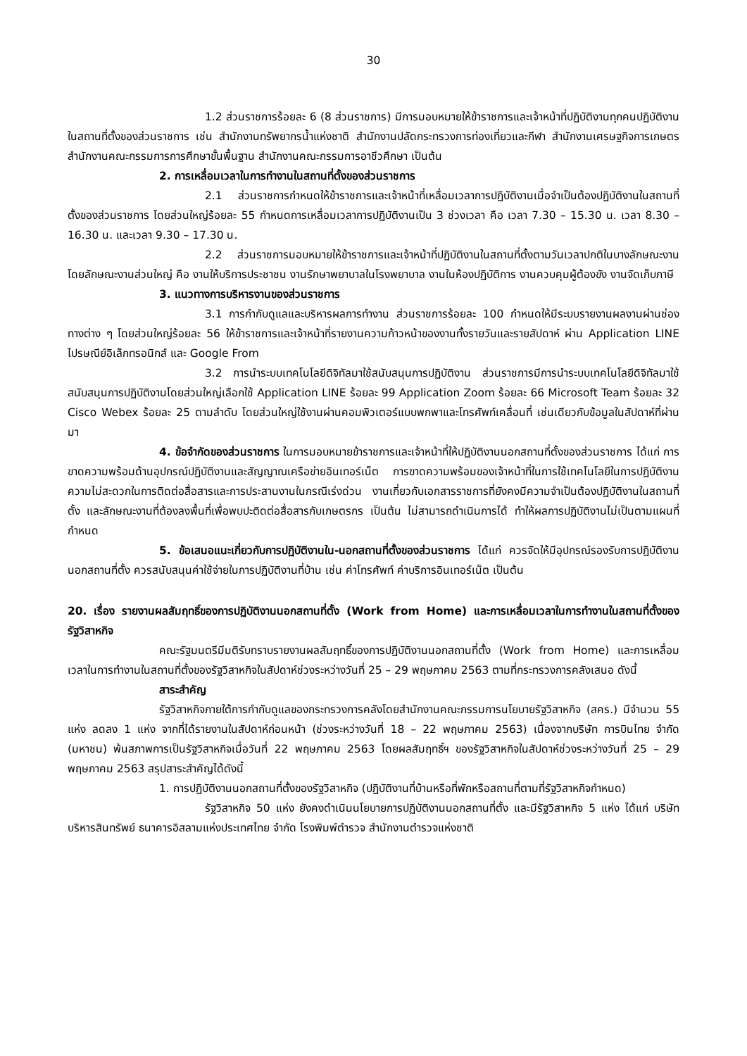30
1.2 ส่วนราชการร้อยละ 6 (8 ส่วนราชการ) มีการมอบหมายให้ข้าราชการและเจ้าหน้าที่ปฏิบัติงานทุกคนปฏิบัติงานในสถานที่ตั้งของส่วนราชการ เช่น สำนักงานทรัพยากรน้ำแห่งชาติ สำนักงานปลัดกระทรวงการท่องเที่ยวและกีฬา สำนักงานเศรษฐกิจการเกษตร สำนักงานคณะกรรมการการศึกษาขั้นพื้นฐาน สำนักงานคณะกรรมการอาชีวศึกษา เป็นต้น
2. การเหลื่อมเวลาในการทำงานในสถานที่ตั้งของส่วนราชการ
2.1 ส่วนราชการกำหนดให้ข้าราชการและเจ้าหน้าที่เหลื่อมเวลาการปฏิบัติงานเมื่อจำเป็นต้องปฏิบัติงานในสถานที่ตั้งของส่วนราชการ โดยส่วนใหญ่ร้อยละ 55 กำหนดการเหลื่อมเวลาการปฏิบัติงานเป็น 3 ช่วงเวลา คือ เวลา 7.30 – 15.30 น. เวลา 8.30 – 16.30 น. และเวลา 9.30 – 17.30 น.
2.2 ส่วนราชการมอบหมายให้ข้าราชการและเจ้าหน้าที่ปฏิบัติงานในสถานที่ตั้งตามวันเวลาปกติในบางลักษณะงาน โดยลักษณะงานส่วนใหญ่ คือ งานให้บริการประชาชน งานรักษาพยาบาลในโรงพยาบาล งานในห้องปฏิบัติการ งานควบคุมผู้ต้องขัง งานจัดเก็บภาษี
3. แนวทางการบริหารงานของส่วนราชการ
3.1 การกำกับดูแลและบริหารผลการทำงาน ส่วนราชการร้อยละ 100 กำหนดให้มีระบบรายงานผลงานผ่านช่องทางต่าง ๆ โดยส่วนใหญ่ร้อยละ 56 ให้ข้าราชการและเจ้าหน้าที่รายงานความก้าวหน้าของงานทั้งรายวันและรายสัปดาห์ ผ่าน Application LINE ไปรษณีย์อิเล็กทรอนิกส์ และ Google From
3.2 การนำระบบเทคโนโลยีดิจิทัลมาใช้สนับสนุนการปฏิบัติงาน ส่วนราชการมีการนำระบบเทคโนโลยีดิจิทัลมาใช้สนับสนุนการปฏิบัติงานโดยส่วนใหญ่เลือกใช้ Application LINE ร้อยละ 99 Application Zoom ร้อยละ 66 Microsoft Team ร้อยละ 32 Cisco Webex ร้อยละ 25 ตามลำดับ โดยส่วนใหญ่ใช้งานผ่านคอมพิวเตอร์แบบพกพาและโทรศัพท์เคลื่อนที่ เช่นเดียวกับข้อมูลในสัปดาห์ที่ผ่านมา
4. ข้อจำกัดของส่วนราชการ ในการมอบหมายข้าราชการและเจ้าหน้าที่ให้ปฏิบัติงานนอกสถานที่ตั้งของส่วนราชการ ได้แก่ การขาดความพร้อมด้านอุปกรณ์ปฏิบัติงานและสัญญาณเครือข่ายอินเทอร์เน็ต การขาดความพร้อมของเจ้าหน้าที่ในการใช้เทคโนโลยีในการปฏิบัติงาน ความไม่สะดวกในการติดต่อสื่อสารและการประสานงานในกรณีเร่งด่วน งานเกี่ยวกับเอกสารราชการที่ยังคงมีความจำเป็นต้องปฏิบัติงานในสถานที่ตั้ง และลักษณะงานที่ต้องลงพื้นที่เพื่อพบปะติดต่อสื่อสารกับเกษตรกร เป็นต้น ไม่สามารถดำเนินการได้ ทำให้ผลการปฏิบัติงานไม่เป็นตามแผนที่กำหนด
5. ข้อเสนอแนะเกี่ยวกับการปฏิบัติงานใน-นอกสถานที่ตั้งของส่วนราชการ ได้แก่ ควรจัดให้มีอุปกรณ์รองรับการปฏิบัติงานนอกสถานที่ตั้ง ควรสนับสนุนค่าใช้จ่ายในการปฏิบัติงานที่บ้าน เช่น ค่าโทรศัพท์ ค่าบริการอินเทอร์เน็ต เป็นต้น
20. เรื่อง รายงานผลสัมฤทธิ์ของการปฏิบัติงานนอกสถานที่ตั้ง (Work from Home) และการเหลื่อมเวลาในการทำงานในสถานที่ตั้งของรัฐวิสาหกิจ
คณะรัฐมนตรีมีมติรับทราบรายงานผลสัมฤทธิ์ของการปฏิบัติงานนอกสถานที่ตั้ง (Work from Home) และการเหลื่อมเวลาในการทำงานในสถานที่ตั้งของรัฐวิสาหกิจในสัปดาห์ช่วงระหว่างวันที่ 25 – 29 พฤษภาคม 2563 ตามที่กระทรวงการคลังเสนอ ดังนี้
สาระสำคัญ
รัฐวิสาหกิจภายใต้การกำกับดูแลของกระทรวงการคลังโดยสำนักงานคณะกรรมการนโยบายรัฐวิสาหกิจ (สคร.) มีจำนวน 55 แห่ง ลดลง 1 แห่ง จากที่ได้รายงานในสัปดาห์ก่อนหน้า (ช่วงระหว่างวันที่ 18 – 22 พฤษภาคม 2563) เนื่องจากบริษัท การบินไทย จำกัด (มหาชน) พ้นสภาพการเป็นรัฐวิสาหกิจเมื่อวันที่ 22 พฤษภาคม 2563 โดยผลสัมฤทธิ์ฯ ของรัฐวิสาหกิจในสัปดาห์ช่วงระหว่างวันที่ 25 – 29 พฤษภาคม 2563 สรุปสาระสำคัญได้ดังนี้
1. การปฏิบัติงานนอกสถานที่ตั้งของรัฐวิสาหกิจ (ปฏิบัติงานที่บ้านหรือที่พักหรือสถานที่ตามที่รัฐวิสาหกิจกำหนด)
รัฐวิสาหกิจ 50 แห่ง ยังคงดำเนินนโยบายการปฏิบัติงานนอกสถานที่ตั้ง และมีรัฐวิสาหกิจ 5 แห่ง ได้แก่ บริษัทบริหารสินทรัพย์ ธนาคารอิสลามแห่งประเทศไทย จำกัด โรงพิมพ์ตำรวจ สำนักงานตำรวจแห่งชาติ